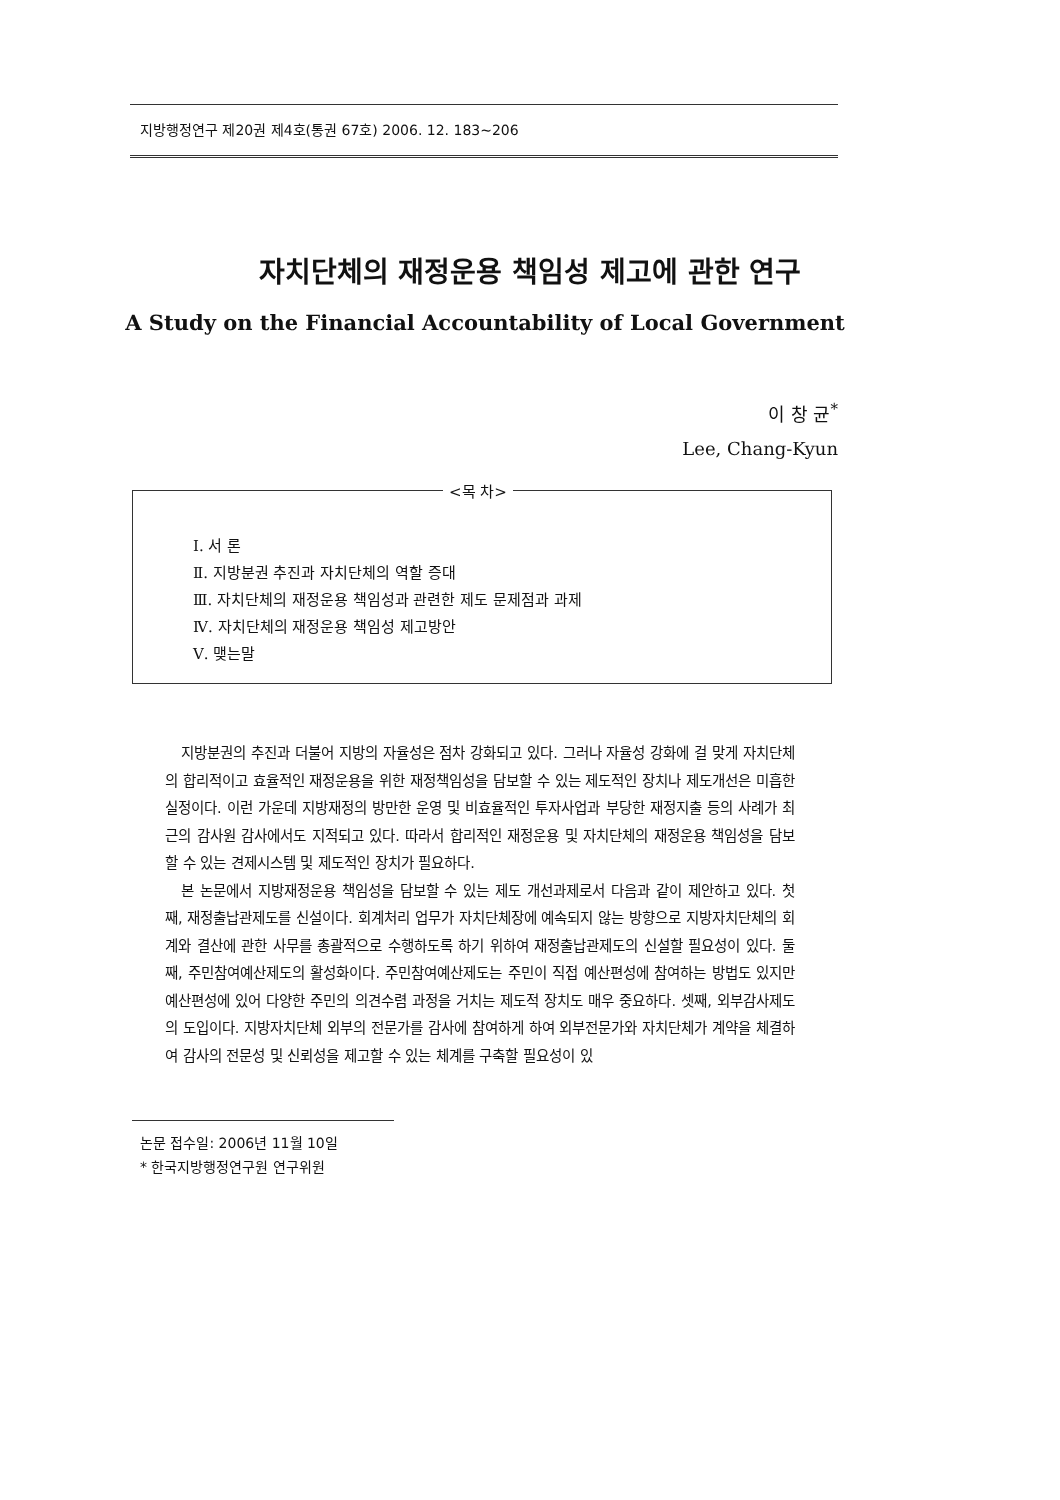지방행정연구 제20권 제4호(통권 67호) 2006. 12. 183~206
자치단체의 재정운용 책임성 제고에 관한 연구
A Study on the Financial Accountability of Local Government
이 창 균<sup>*</sup>
Lee, Chang-Kyun
<목 차>
Ⅰ. 서 론
Ⅱ. 지방분권 추진과 자치단체의 역할 증대
Ⅲ. 자치단체의 재정운용 책임성과 관련한 제도 문제점과 과제
Ⅳ. 자치단체의 재정운용 책임성 제고방안
Ⅴ. 맺는말
지방분권의 추진과 더불어 지방의 자율성은 점차 강화되고 있다. 그러나 자율성 강화에 걸 맞게 자치단체의 합리적이고 효율적인 재정운용을 위한 재정책임성을 담보할 수 있는 제도적인 장치나 제도개선은 미흡한 실정이다. 이런 가운데 지방재정의 방만한 운영 및 비효율적인 투자사업과 부당한 재정지출 등의 사례가 최근의 감사원 감사에서도 지적되고 있다. 따라서 합리적인 재정운용 및 자치단체의 재정운용 책임성을 담보할 수 있는 견제시스템 및 제도적인 장치가 필요하다.
본 논문에서 지방재정운용 책임성을 담보할 수 있는 제도 개선과제로서 다음과 같이 제안하고 있다. 첫째, 재정출납관제도를 신설이다. 회계처리 업무가 자치단체장에 예속되지 않는 방향으로 지방자치단체의 회계와 결산에 관한 사무를 총괄적으로 수행하도록 하기 위하여 재정출납관제도의 신설할 필요성이 있다. 둘째, 주민참여예산제도의 활성화이다. 주민참여예산제도는 주민이 직접 예산편성에 참여하는 방법도 있지만 예산편성에 있어 다양한 주민의 의견수렴 과정을 거치는 제도적 장치도 매우 중요하다. 셋째, 외부감사제도의 도입이다. 지방자치단체 외부의 전문가를 감사에 참여하게 하여 외부전문가와 자치단체가 계약을 체결하여 감사의 전문성 및 신뢰성을 제고할 수 있는 체계를 구축할 필요성이 있
논문 접수일: 2006년 11월 10일
* 한국지방행정연구원 연구위원